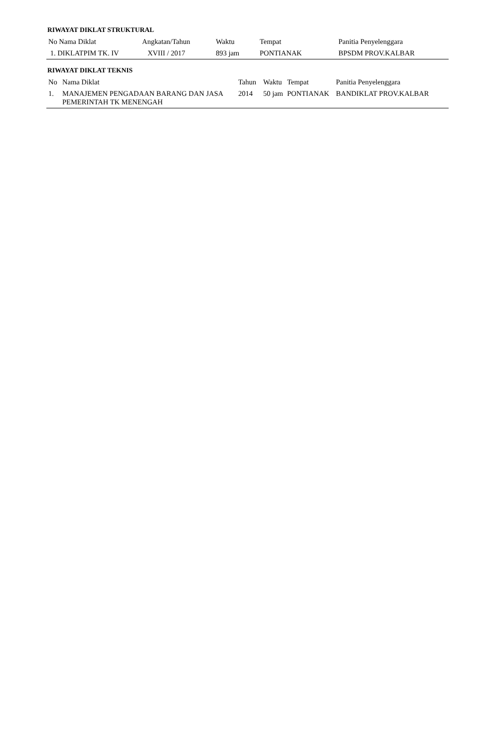RIWAYAT DIKLAT STRUKTURAL
| No Nama Diklat | Angkatan/Tahun | Waktu | Tempat | Panitia Penyelenggara |
| --- | --- | --- | --- | --- |
| 1. DIKLATPIM TK. IV | XVIII / 2017 | 893 jam | PONTIANAK | BPSDM PROV.KALBAR |
RIWAYAT DIKLAT TEKNIS
| No | Nama Diklat | Tahun | Waktu | Tempat | Panitia Penyelenggara |
| --- | --- | --- | --- | --- | --- |
| 1. | MANAJEMEN PENGADAAN BARANG DAN JASA PEMERINTAH TK MENENGAH | 2014 | 50 jam | PONTIANAK | BANDIKLAT PROV.KALBAR |